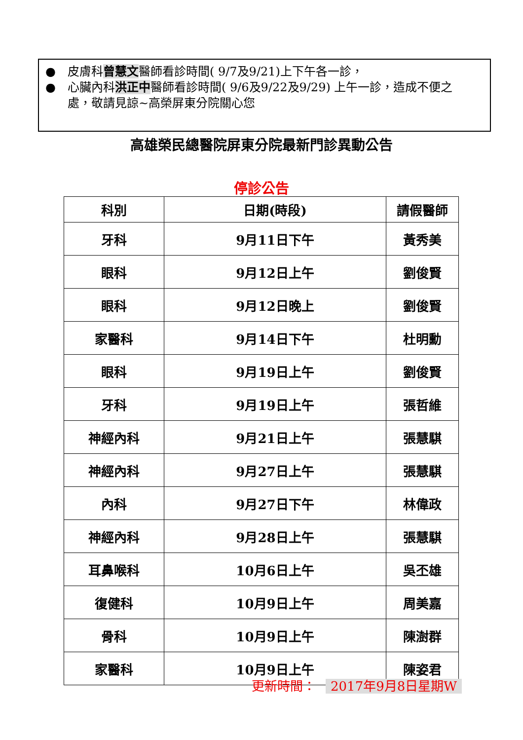● 皮膚科曾慧文醫師看診時間( 9/7及9/21)上下午各一診，
● 心臟內科洪正中醫師看診時間( 9/6及9/22及9/29) 上午一診，造成不便之處，敬請見諒~高榮屏東分院關心您
高雄榮民總醫院屏東分院最新門診異動公告
停診公告
| 科別 | 日期(時段) | 請假醫師 |
| --- | --- | --- |
| 牙科 | 9月11日下午 | 黃秀美 |
| 眼科 | 9月12日上午 | 劉俊賢 |
| 眼科 | 9月12日晚上 | 劉俊賢 |
| 家醫科 | 9月14日下午 | 杜明勳 |
| 眼科 | 9月19日上午 | 劉俊賢 |
| 牙科 | 9月19日上午 | 張哲維 |
| 神經內科 | 9月21日上午 | 張慧騏 |
| 神經內科 | 9月27日上午 | 張慧騏 |
| 內科 | 9月27日下午 | 林偉政 |
| 神經內科 | 9月28日上午 | 張慧騏 |
| 耳鼻喉科 | 10月6日上午 | 吳丕雄 |
| 復健科 | 10月9日上午 | 周美嘉 |
| 骨科 | 10月9日上午 | 陳澍群 |
| 家醫科 | 10月9日上午 | 陳姿君 |
更新時間： 2017年9月8日星期W